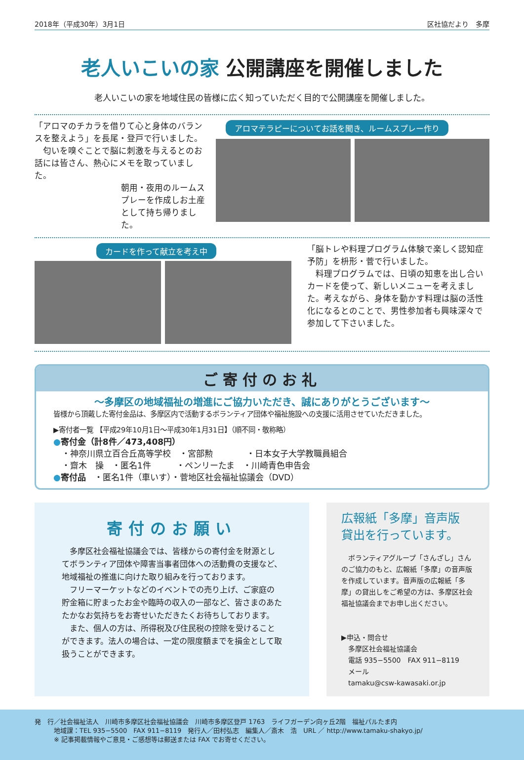2018年（平成30年）3月1日 区社協だより　多摩
老人いこいの家 公開講座を開催しました
老人いこいの家を地域住民の皆様に広く知っていただく目的で公開講座を開催しました。
「アロマのチカラを借りて心と身体のバランスを整えよう」を長尾・登戸で行いました。
　匂いを嗅ぐことで脳に刺激を与えるとのお話には皆さん、熱心にメモを取っていました。
朝用・夜用のルームスプレーを作成しお土産として持ち帰りました。
アロマテラピーについてお話を聞き、ルームスプレー作り
カードを作って献立を考え中
「脳トレや料理プログラム体験で楽しく認知症予防」を枡形・菅で行いました。
　料理プログラムでは、日頃の知恵を出し合いカードを使って、新しいメニューを考えました。考えながら、身体を動かす料理は脳の活性化になるとのことで、男性参加者も興味深々で参加して下さいました。
ご寄付のお礼
～多摩区の地域福祉の増進にご協力いただき、誠にありがとうございます～
皆様から頂戴した寄付金品は、多摩区内で活動するボランティア団体や福祉施設への支援に活用させていただきました。
▶寄付者一覧 【平成29年10月1日～平成30年1月31日】（順不同・敬称略）
●寄付金（計8件／473,408円）
　・神奈川県立百合丘高等学校　・宮部勲　　　　・日本女子大学教職員組合
　・齋木　操　・匿名1件　　　・ペンリーたま　・川崎青色申告会
●寄付品　・匿名1件（車いす）・菅地区社会福祉協議会（DVD）
寄付のお願い
　多摩区社会福祉協議会では、皆様からの寄付金を財源としてボランティア団体や障害当事者団体への活動費の支援など、地域福祉の推進に向けた取り組みを行っております。
　フリーマーケットなどのイベントでの売り上げ、ご家庭の貯金箱に貯まったお金や臨時の収入の一部など、皆さまのあたたかなお気持ちをお寄せいただきたくお待ちしております。
　また、個人の方は、所得税及び住民税の控除を受けることができます。法人の場合は、一定の限度額までを損金として取扱うことができます。
広報紙「多摩」音声版
貸出を行っています。
　ボランティアグループ「さんざし」さんのご協力のもと、広報紙「多摩」の音声版を作成しています。音声版の広報紙「多摩」の貸出しをご希望の方は、多摩区社会福祉協議会までお申し出ください。
▶申込・問合せ
　多摩区社会福祉協議会
　電話 935−5500　FAX 911−8119
　メール
　tamaku@csw-kawasaki.or.jp
発　行／社会福祉法人　川崎市多摩区社会福祉協議会　川崎市多摩区登戸 1763　ライフガーデン向ヶ丘2階　福祉パルたま内
　　　地域課：TEL 935−5500　FAX 911−8119　発行人／田村弘志　編集人／斎木　浩　URL ／ http://www.tamaku-shakyo.jp/
　　　※ 記事掲載情報やご意見・ご感想等は郵送または FAX でお寄せください。